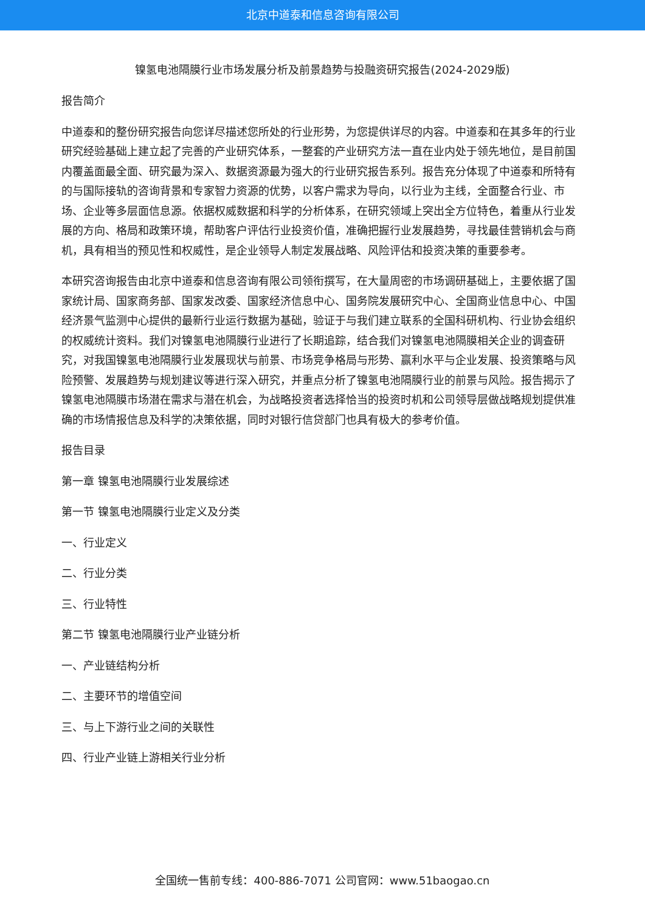北京中道泰和信息咨询有限公司
镍氢电池隔膜行业市场发展分析及前景趋势与投融资研究报告(2024-2029版)
报告简介
中道泰和的整份研究报告向您详尽描述您所处的行业形势，为您提供详尽的内容。中道泰和在其多年的行业研究经验基础上建立起了完善的产业研究体系，一整套的产业研究方法一直在业内处于领先地位，是目前国内覆盖面最全面、研究最为深入、数据资源最为强大的行业研究报告系列。报告充分体现了中道泰和所特有的与国际接轨的咨询背景和专家智力资源的优势，以客户需求为导向，以行业为主线，全面整合行业、市场、企业等多层面信息源。依据权威数据和科学的分析体系，在研究领域上突出全方位特色，着重从行业发展的方向、格局和政策环境，帮助客户评估行业投资价值，准确把握行业发展趋势，寻找最佳营销机会与商机，具有相当的预见性和权威性，是企业领导人制定发展战略、风险评估和投资决策的重要参考。
本研究咨询报告由北京中道泰和信息咨询有限公司领衔撰写，在大量周密的市场调研基础上，主要依据了国家统计局、国家商务部、国家发改委、国家经济信息中心、国务院发展研究中心、全国商业信息中心、中国经济景气监测中心提供的最新行业运行数据为基础，验证于与我们建立联系的全国科研机构、行业协会组织的权威统计资料。我们对镍氢电池隔膜行业进行了长期追踪，结合我们对镍氢电池隔膜相关企业的调查研究，对我国镍氢电池隔膜行业发展现状与前景、市场竞争格局与形势、赢利水平与企业发展、投资策略与风险预警、发展趋势与规划建议等进行深入研究，并重点分析了镍氢电池隔膜行业的前景与风险。报告揭示了镍氢电池隔膜市场潜在需求与潜在机会，为战略投资者选择恰当的投资时机和公司领导层做战略规划提供准确的市场情报信息及科学的决策依据，同时对银行信贷部门也具有极大的参考价值。
报告目录
第一章 镍氢电池隔膜行业发展综述
第一节 镍氢电池隔膜行业定义及分类
一、行业定义
二、行业分类
三、行业特性
第二节 镍氢电池隔膜行业产业链分析
一、产业链结构分析
二、主要环节的增值空间
三、与上下游行业之间的关联性
四、行业产业链上游相关行业分析
全国统一售前专线：400-886-7071 公司官网：www.51baogao.cn